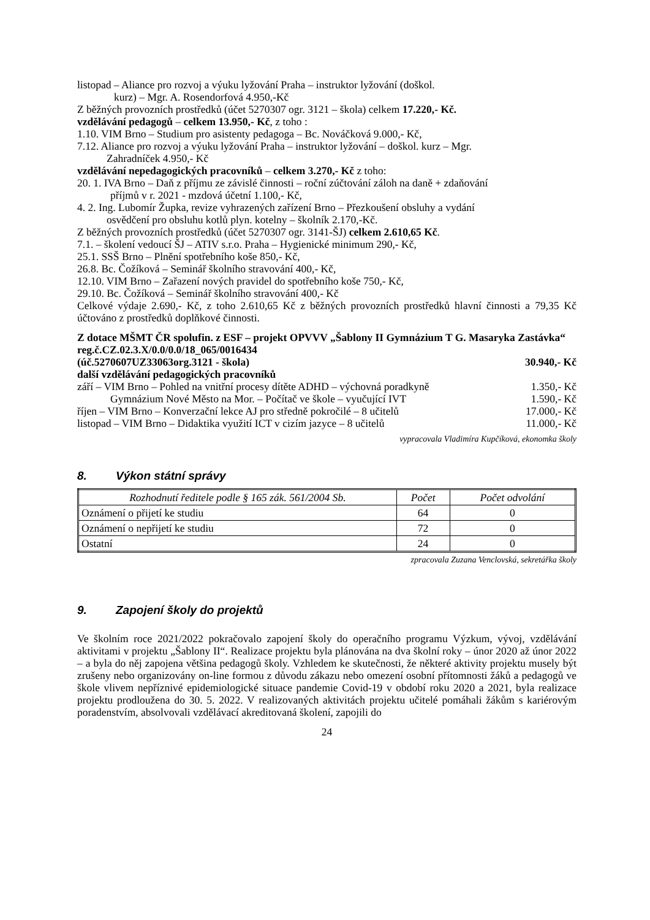listopad – Aliance pro rozvoj a výuku lyžování Praha – instruktor lyžování (doškol.
kurz) – Mgr. A. Rosendorfová 4.950,-Kč
Z běžných provozních prostředků (účet 5270307 ogr. 3121 – škola) celkem 17.220,- Kč.
vzdělávání pedagogů – celkem 13.950,- Kč, z toho :
1.10. VIM Brno – Studium pro asistenty pedagoga – Bc. Nováčková 9.000,- Kč,
7.12. Aliance pro rozvoj a výuku lyžování Praha – instruktor lyžování – doškol. kurz – Mgr.
Zahradníček 4.950,- Kč
vzdělávání nepedagogických pracovníků – celkem 3.270,- Kč z toho:
20. 1. IVA Brno – Daň z příjmu ze závislé činnosti – roční zúčtování záloh na daně + zdaňování
příjmů v r. 2021 - mzdová účetní 1.100,- Kč,
4. 2. Ing. Lubomír Župka, revize vyhrazených zařízení Brno – Přezkoušení obsluhy a vydání
osvědčení pro obsluhu kotlů plyn. kotelny – školník 2.170,-Kč.
Z běžných provozních prostředků (účet 5270307 ogr. 3141-ŠJ) celkem 2.610,65 Kč.
7.1. – školení vedoucí ŠJ – ATIV s.r.o. Praha – Hygienické minimum 290,- Kč,
25.1. SSŠ Brno – Plnění spotřebního koše 850,- Kč,
26.8. Bc. Čožíková – Seminář školního stravování 400,- Kč,
12.10. VIM Brno – Zařazení nových pravidel do spotřebního koše 750,- Kč,
29.10. Bc. Čožíková – Seminář školního stravování 400,- Kč
Celkové výdaje 2.690,- Kč, z toho 2.610,65 Kč z běžných provozních prostředků hlavní činnosti a 79,35 Kč účtováno z prostředků doplňkové činnosti.
Z dotace MŠMT ČR spolufin. z ESF – projekt OPVVV „Šablony II Gymnázium T G. Masaryka Zastávka“ reg.č.CZ.02.3.X/0.0/0.0/18_065/0016434
(úč.5270607UZ33063org.3121 - škola) 30.940,- Kč
další vzdělávání pedagogických pracovníků
září – VIM Brno – Pohled na vnitřní procesy dítěte ADHD – výchovná poradkyně 1.350,- Kč
Gymnázium Nové Město na Mor. – Počítač ve škole – vyučující IVT 1.590,- Kč
říjen – VIM Brno – Konverzační lekce AJ pro středně pokročilé – 8 učitelů 17.000,- Kč
listopad – VIM Brno – Didaktika využití ICT v cizím jazyce – 8 učitelů 11.000,- Kč
vypracovala Vladimíra Kupčíková, ekonomka školy
8. Výkon státní správy
| Rozhodnutí ředitele podle § 165 zák. 561/2004 Sb. | Počet | Počet odvolání |
| --- | --- | --- |
| Oznámení o přijetí ke studiu | 64 | 0 |
| Oznámení o nepřijetí ke studiu | 72 | 0 |
| Ostatní | 24 | 0 |
zpracovala Zuzana Venclovská, sekretářka školy
9. Zapojení školy do projektů
Ve školním roce 2021/2022 pokračovalo zapojení školy do operačního programu Výzkum, vývoj, vzdělávání aktivitami v projektu „Šablony II“. Realizace projektu byla plánována na dva školní roky – únor 2020 až únor 2022 – a byla do něj zapojena většina pedagogů školy. Vzhledem ke skutečnosti, že některé aktivity projektu musely být zrušeny nebo organizovány on-line formou z důvodu zákazu nebo omezení osobní přítomnosti žáků a pedagogů ve škole vlivem nepříznivé epidemiologické situace pandemie Covid-19 v období roku 2020 a 2021, byla realizace projektu prodloužena do 30. 5. 2022. V realizovaných aktivitách projektu učitelé pomáhali žákům s kariérovým poradenstvím, absolvovali vzdělávací akreditovaná školení, zapojili do
24